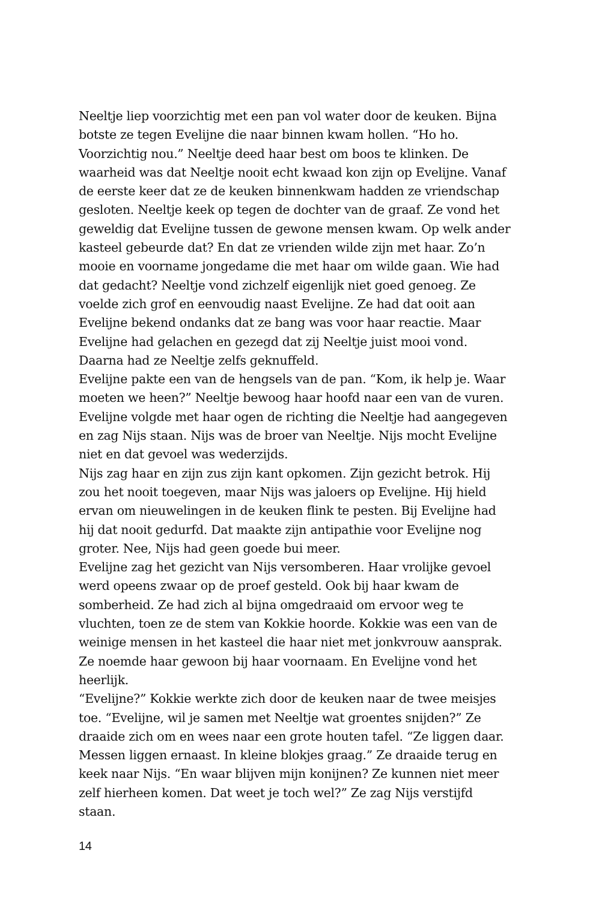Neeltje liep voorzichtig met een pan vol water door de keuken. Bijna botste ze tegen Evelijne die naar binnen kwam hollen. “Ho ho. Voorzichtig nou.” Neeltje deed haar best om boos te klinken. De waarheid was dat Neeltje nooit echt kwaad kon zijn op Evelijne. Vanaf de eerste keer dat ze de keuken binnenkwam hadden ze vriendschap gesloten. Neeltje keek op tegen de dochter van de graaf. Ze vond het geweldig dat Evelijne tussen de gewone mensen kwam. Op welk ander kasteel gebeurde dat? En dat ze vrienden wilde zijn met haar. Zo’n mooie en voorname jongedame die met haar om wilde gaan. Wie had dat gedacht? Neeltje vond zichzelf eigenlijk niet goed genoeg. Ze voelde zich grof en eenvoudig naast Evelijne. Ze had dat ooit aan Evelijne bekend ondanks dat ze bang was voor haar reactie. Maar Evelijne had gelachen en gezegd dat zij Neeltje juist mooi vond. Daarna had ze Neeltje zelfs geknuffeld.
Evelijne pakte een van de hengsels van de pan. “Kom, ik help je. Waar moeten we heen?” Neeltje bewoog haar hoofd naar een van de vuren. Evelijne volgde met haar ogen de richting die Neeltje had aangegeven en zag Nijs staan. Nijs was de broer van Neeltje. Nijs mocht Evelijne niet en dat gevoel was wederzijds.
Nijs zag haar en zijn zus zijn kant opkomen. Zijn gezicht betrok. Hij zou het nooit toegeven, maar Nijs was jaloers op Evelijne. Hij hield ervan om nieuwelingen in de keuken flink te pesten. Bij Evelijne had hij dat nooit gedurfd. Dat maakte zijn antipathie voor Evelijne nog groter. Nee, Nijs had geen goede bui meer.
Evelijne zag het gezicht van Nijs versomberen. Haar vrolijke gevoel werd opeens zwaar op de proef gesteld. Ook bij haar kwam de somberheid. Ze had zich al bijna omgedraaid om ervoor weg te vluchten, toen ze de stem van Kokkie hoorde. Kokkie was een van de weinige mensen in het kasteel die haar niet met jonkvrouw aansprak. Ze noemde haar gewoon bij haar voornaam. En Evelijne vond het heerlijk.
“Evelijne?” Kokkie werkte zich door de keuken naar de twee meisjes toe. “Evelijne, wil je samen met Neeltje wat groentes snijden?” Ze draaide zich om en wees naar een grote houten tafel. “Ze liggen daar. Messen liggen ernaast. In kleine blokjes graag.” Ze draaide terug en keek naar Nijs. “En waar blijven mijn konijnen? Ze kunnen niet meer zelf hierheen komen. Dat weet je toch wel?” Ze zag Nijs verstijfd staan.
14